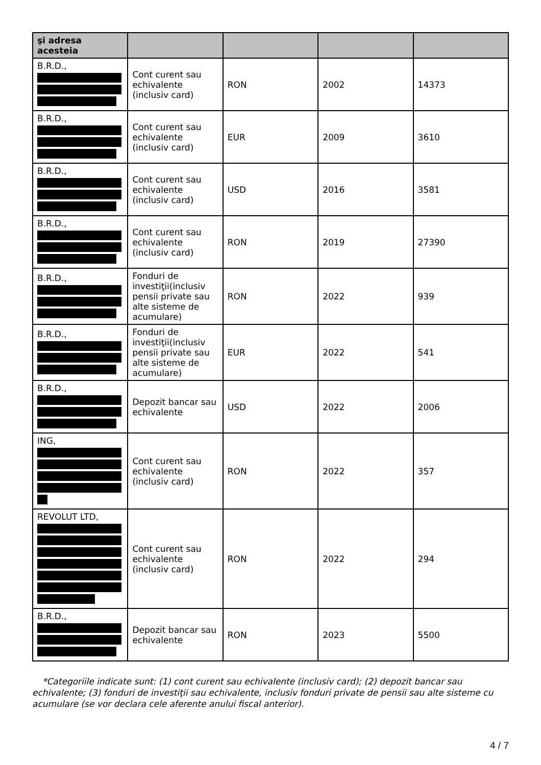| şi adresa acesteia | | | | |
| --- | --- | --- | --- | --- |
| B.R.D., | Cont curent sau echivalente (inclusiv card) | RON | 2002 | 14373 |
| B.R.D., | Cont curent sau echivalente (inclusiv card) | EUR | 2009 | 3610 |
| B.R.D., | Cont curent sau echivalente (inclusiv card) | USD | 2016 | 3581 |
| B.R.D., | Cont curent sau echivalente (inclusiv card) | RON | 2019 | 27390 |
| B.R.D., | Fonduri de investiţii(inclusiv pensii private sau alte sisteme de acumulare) | RON | 2022 | 939 |
| B.R.D., | Fonduri de investiţii(inclusiv pensii private sau alte sisteme de acumulare) | EUR | 2022 | 541 |
| B.R.D., | Depozit bancar sau echivalente | USD | 2022 | 2006 |
| ING, | Cont curent sau echivalente (inclusiv card) | RON | 2022 | 357 |
| REVOLUT LTD, | Cont curent sau echivalente (inclusiv card) | RON | 2022 | 294 |
| B.R.D., | Depozit bancar sau echivalente | RON | 2023 | 5500 |
*Categoriile indicate sunt: (1) cont curent sau echivalente (inclusiv card); (2) depozit bancar sau echivalente; (3) fonduri de investiţii sau echivalente, inclusiv fonduri private de pensii sau alte sisteme cu acumulare (se vor declara cele aferente anului fiscal anterior).
4 / 7